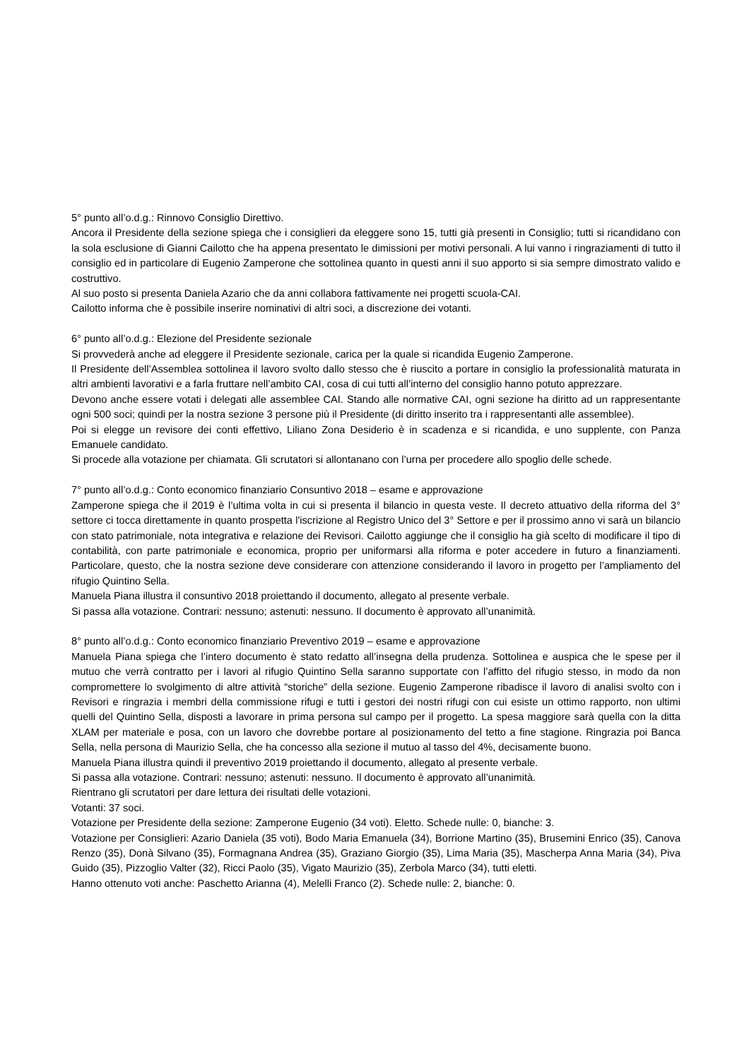5° punto all’o.d.g.: Rinnovo Consiglio Direttivo.
Ancora il Presidente della sezione spiega che i consiglieri da eleggere sono 15, tutti già presenti in Consiglio; tutti si ricandidano con la sola esclusione di Gianni Cailotto che ha appena presentato le dimissioni per motivi personali. A lui vanno i ringraziamenti di tutto il consiglio ed in particolare di Eugenio Zamperone che sottolinea quanto in questi anni il suo apporto si sia sempre dimostrato valido e costruttivo.
Al suo posto si presenta Daniela Azario che da anni collabora fattivamente nei progetti scuola-CAI.
Cailotto informa che è possibile inserire nominativi di altri soci, a discrezione dei votanti.
6° punto all’o.d.g.: Elezione del Presidente sezionale
Si provvederà anche ad eleggere il Presidente sezionale, carica per la quale si ricandida Eugenio Zamperone.
Il Presidente dell’Assemblea sottolinea il lavoro svolto dallo stesso che è riuscito a portare in consiglio la professionalità maturata in altri ambienti lavorativi e a farla fruttare nell’ambito CAI, cosa di cui tutti all’interno del consiglio hanno potuto apprezzare.
Devono anche essere votati i delegati alle assemblee CAI. Stando alle normative CAI, ogni sezione ha diritto ad un rappresentante ogni 500 soci; quindi per la nostra sezione 3 persone più il Presidente (di diritto inserito tra i rappresentanti alle assemblee).
Poi si elegge un revisore dei conti effettivo, Liliano Zona Desiderio è in scadenza e si ricandida, e uno supplente, con Panza Emanuele candidato.
Si procede alla votazione per chiamata. Gli scrutatori si allontanano con l’urna per procedere allo spoglio delle schede.
7° punto all’o.d.g.: Conto economico finanziario Consuntivo 2018 – esame e approvazione
Zamperone spiega che il 2019 è l’ultima volta in cui si presenta il bilancio in questa veste. Il decreto attuativo della riforma del 3° settore ci tocca direttamente in quanto prospetta l'iscrizione al Registro Unico del 3° Settore e per il prossimo anno vi sarà un bilancio con stato patrimoniale, nota integrativa e relazione dei Revisori. Cailotto aggiunge che il consiglio ha già scelto di modificare il tipo di contabilità, con parte patrimoniale e economica, proprio per uniformarsi alla riforma e poter accedere in futuro a finanziamenti. Particolare, questo, che la nostra sezione deve considerare con attenzione considerando il lavoro in progetto per l’ampliamento del rifugio Quintino Sella.
Manuela Piana illustra il consuntivo 2018 proiettando il documento, allegato al presente verbale.
Si passa alla votazione. Contrari: nessuno; astenuti: nessuno. Il documento è approvato all’unanimità.
8° punto all’o.d.g.: Conto economico finanziario Preventivo 2019 – esame e approvazione
Manuela Piana spiega che l’intero documento è stato redatto all’insegna della prudenza. Sottolinea e auspica che le spese per il mutuo che verrà contratto per i lavori al rifugio Quintino Sella saranno supportate con l’affitto del rifugio stesso, in modo da non compromettere lo svolgimento di altre attività “storiche” della sezione. Eugenio Zamperone ribadisce il lavoro di analisi svolto con i Revisori e ringrazia i membri della commissione rifugi e tutti i gestori dei nostri rifugi con cui esiste un ottimo rapporto, non ultimi quelli del Quintino Sella, disposti a lavorare in prima persona sul campo per il progetto. La spesa maggiore sarà quella con la ditta XLAM per materiale e posa, con un lavoro che dovrebbe portare al posizionamento del tetto a fine stagione. Ringrazia poi Banca Sella, nella persona di Maurizio Sella, che ha concesso alla sezione il mutuo al tasso del 4%, decisamente buono.
Manuela Piana illustra quindi il preventivo 2019 proiettando il documento, allegato al presente verbale.
Si passa alla votazione. Contrari: nessuno; astenuti: nessuno. Il documento è approvato all’unanimità.
Rientrano gli scrutatori per dare lettura dei risultati delle votazioni.
Votanti: 37 soci.
Votazione per Presidente della sezione: Zamperone Eugenio (34 voti). Eletto. Schede nulle: 0, bianche: 3.
Votazione per Consiglieri: Azario Daniela (35 voti), Bodo Maria Emanuela (34), Borrione Martino (35), Brusemini Enrico (35), Canova Renzo (35), Donà Silvano (35), Formagnana Andrea (35), Graziano Giorgio (35), Lima Maria (35), Mascherpa Anna Maria (34), Piva Guido (35), Pizzoglio Valter (32), Ricci Paolo (35), Vigato Maurizio (35), Zerbola Marco (34), tutti eletti.
Hanno ottenuto voti anche: Paschetto Arianna (4), Melelli Franco (2). Schede nulle: 2, bianche: 0.